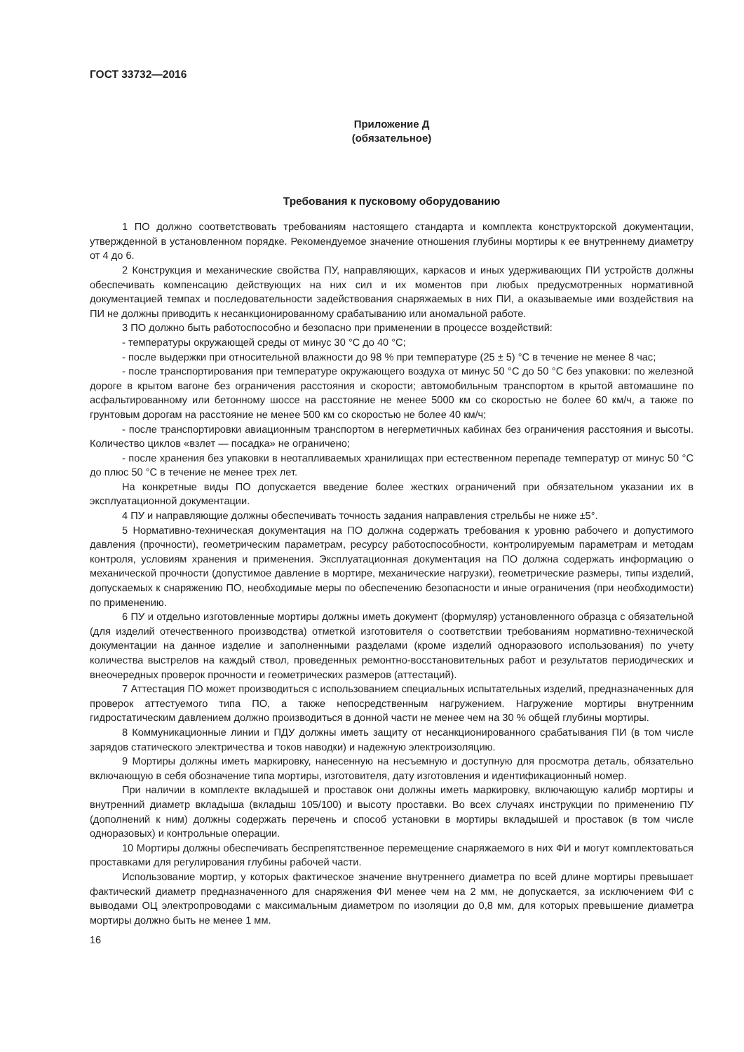ГОСТ 33732—2016
Приложение Д
(обязательное)
Требования к пусковому оборудованию
1 ПО должно соответствовать требованиям настоящего стандарта и комплекта конструкторской документации, утвержденной в установленном порядке. Рекомендуемое значение отношения глубины мортиры к ее внутреннему диаметру от 4 до 6.
2 Конструкция и механические свойства ПУ, направляющих, каркасов и иных удерживающих ПИ устройств должны обеспечивать компенсацию действующих на них сил и их моментов при любых предусмотренных нормативной документацией темпах и последовательности задействования снаряжаемых в них ПИ, а оказываемые ими воздействия на ПИ не должны приводить к несанкционированному срабатыванию или аномальной работе.
3 ПО должно быть работоспособно и безопасно при применении в процессе воздействий:
- температуры окружающей среды от минус 30 °С до 40 °С;
- после выдержки при относительной влажности до 98 % при температуре (25 ± 5) °С в течение не менее 8 час;
- после транспортирования при температуре окружающего воздуха от минус 50 °С до 50 °С без упаковки: по железной дороге в крытом вагоне без ограничения расстояния и скорости; автомобильным транспортом в крытой автомашине по асфальтированному или бетонному шоссе на расстояние не менее 5000 км со скоростью не более 60 км/ч, а также по грунтовым дорогам на расстояние не менее 500 км со скоростью не более 40 км/ч;
- после транспортировки авиационным транспортом в негерметичных кабинах без ограничения расстояния и высоты. Количество циклов «взлет — посадка» не ограничено;
- после хранения без упаковки в неотапливаемых хранилищах при естественном перепаде температур от минус 50 °С до плюс 50 °С в течение не менее трех лет.
На конкретные виды ПО допускается введение более жестких ограничений при обязательном указании их в эксплуатационной документации.
4 ПУ и направляющие должны обеспечивать точность задания направления стрельбы не ниже ±5°.
5 Нормативно-техническая документация на ПО должна содержать требования к уровню рабочего и допустимого давления (прочности), геометрическим параметрам, ресурсу работоспособности, контролируемым параметрам и методам контроля, условиям хранения и применения. Эксплуатационная документация на ПО должна содержать информацию о механической прочности (допустимое давление в мортире, механические нагрузки), геометрические размеры, типы изделий, допускаемых к снаряжению ПО, необходимые меры по обеспечению безопасности и иные ограничения (при необходимости) по применению.
6 ПУ и отдельно изготовленные мортиры должны иметь документ (формуляр) установленного образца с обязательной (для изделий отечественного производства) отметкой изготовителя о соответствии требованиям нормативно-технической документации на данное изделие и заполненными разделами (кроме изделий одноразового использования) по учету количества выстрелов на каждый ствол, проведенных ремонтно-восстановительных работ и результатов периодических и внеочередных проверок прочности и геометрических размеров (аттестаций).
7 Аттестация ПО может производиться с использованием специальных испытательных изделий, предназначенных для проверок аттестуемого типа ПО, а также непосредственным нагружением. Нагружение мортиры внутренним гидростатическим давлением должно производиться в донной части не менее чем на 30 % общей глубины мортиры.
8 Коммуникационные линии и ПДУ должны иметь защиту от несанкционированного срабатывания ПИ (в том числе зарядов статического электричества и токов наводки) и надежную электроизоляцию.
9 Мортиры должны иметь маркировку, нанесенную на несъемную и доступную для просмотра деталь, обязательно включающую в себя обозначение типа мортиры, изготовителя, дату изготовления и идентификационный номер.
При наличии в комплекте вкладышей и проставок они должны иметь маркировку, включающую калибр мортиры и внутренний диаметр вкладыша (вкладыш 105/100) и высоту проставки. Во всех случаях инструкции по применению ПУ (дополнений к ним) должны содержать перечень и способ установки в мортиры вкладышей и проставок (в том числе одноразовых) и контрольные операции.
10 Мортиры должны обеспечивать беспрепятственное перемещение снаряжаемого в них ФИ и могут комплектоваться проставками для регулирования глубины рабочей части.
Использование мортир, у которых фактическое значение внутреннего диаметра по всей длине мортиры превышает фактический диаметр предназначенного для снаряжения ФИ менее чем на 2 мм, не допускается, за исключением ФИ с выводами ОЦ электропроводами с максимальным диаметром по изоляции до 0,8 мм, для которых превышение диаметра мортиры должно быть не менее 1 мм.
16